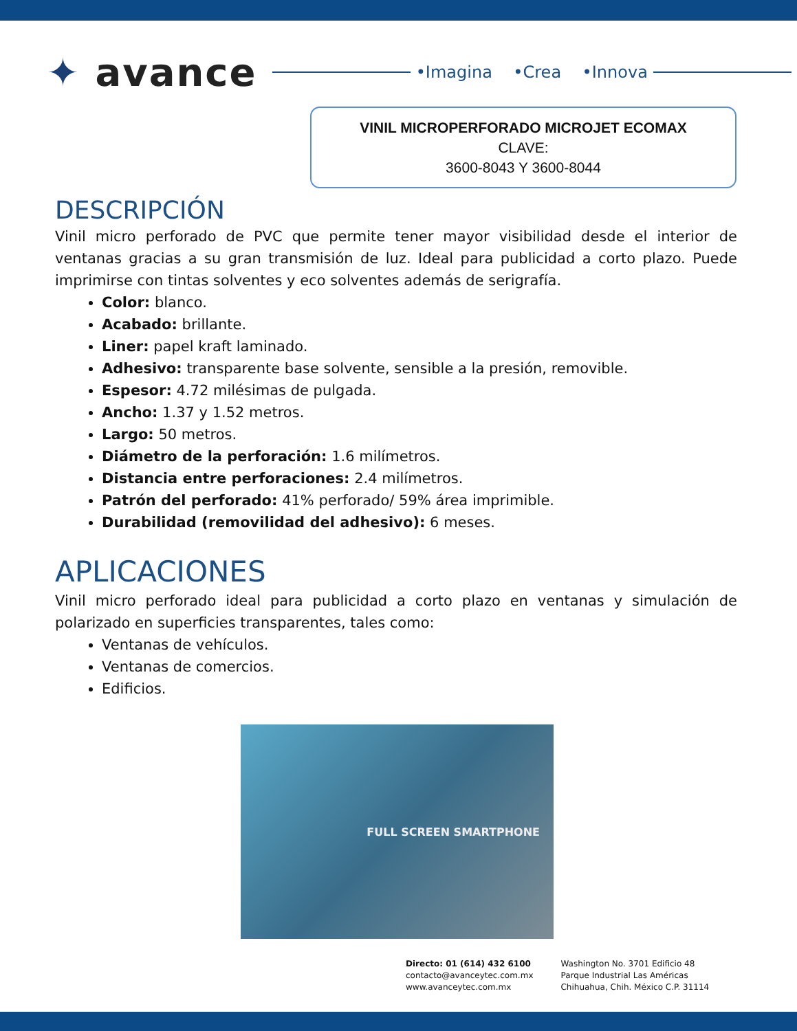✦ avance
•Imagina •Crea •Innova
VINIL MICROPERFORADO MICROJET ECOMAX
CLAVE:
3600-8043 Y 3600-8044
DESCRIPCIÓN
Vinil micro perforado de PVC que permite tener mayor visibilidad desde el interior de ventanas gracias a su gran transmisión de luz. Ideal para publicidad a corto plazo. Puede imprimirse con tintas solventes y eco solventes además de serigrafía.
Color: blanco.
Acabado: brillante.
Liner: papel kraft laminado.
Adhesivo: transparente base solvente, sensible a la presión, removible.
Espesor: 4.72 milésimas de pulgada.
Ancho: 1.37 y 1.52 metros.
Largo: 50 metros.
Diámetro de la perforación: 1.6 milímetros.
Distancia entre perforaciones: 2.4 milímetros.
Patrón del perforado: 41% perforado/ 59% área imprimible.
Durabilidad (removilidad del adhesivo): 6 meses.
APLICACIONES
Vinil micro perforado ideal para publicidad a corto plazo en ventanas y simulación de polarizado en superficies transparentes, tales como:
Ventanas de vehículos.
Ventanas de comercios.
Edificios.
FULL SCREEN SMARTPHONE
Directo: 01 (614) 432 6100
contacto@avanceytec.com.mx
www.avanceytec.com.mx
Washington No. 3701 Edificio 48
Parque Industrial Las Américas
Chihuahua, Chih. México C.P. 31114